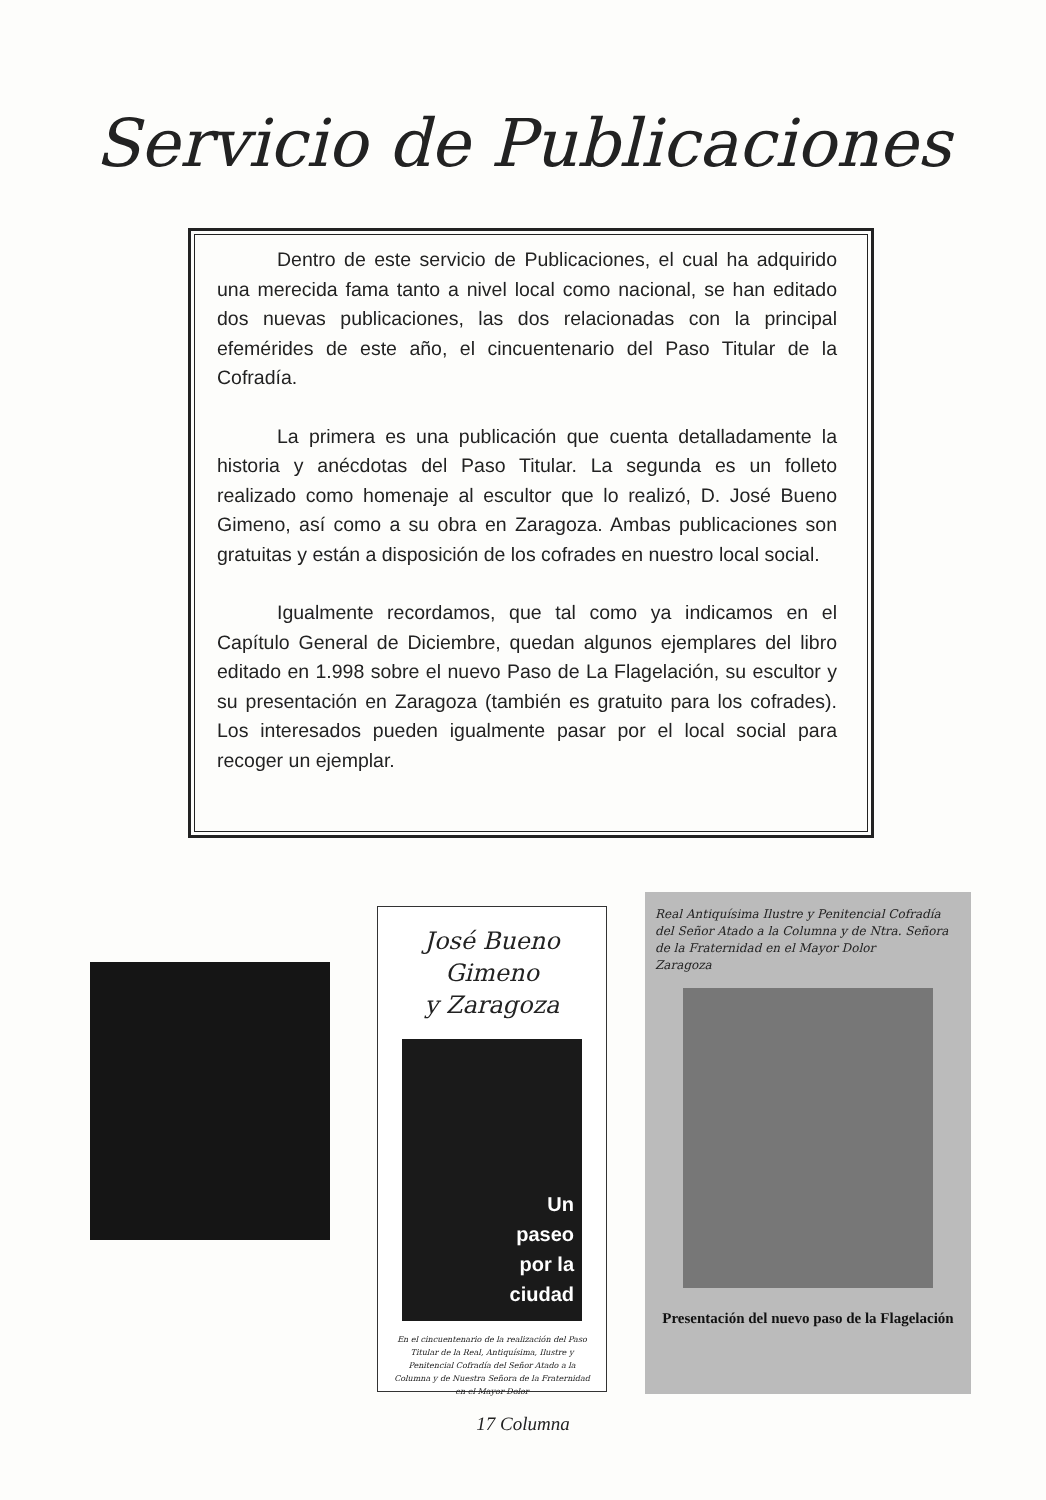Servicio de Publicaciones
Dentro de este servicio de Publicaciones, el cual ha adquirido una merecida fama tanto a nivel local como nacional, se han editado dos nuevas publicaciones, las dos relacionadas con la principal efemérides de este año, el cincuentenario del Paso Titular de la Cofradía.
La primera es una publicación que cuenta detalladamente la historia y anécdotas del Paso Titular. La segunda es un folleto realizado como homenaje al escultor que lo realizó, D. José Bueno Gimeno, así como a su obra en Zaragoza. Ambas publicaciones son gratuitas y están a disposición de los cofrades en nuestro local social.
Igualmente recordamos, que tal como ya indicamos en el Capítulo General de Diciembre, quedan algunos ejemplares del libro editado en 1.998 sobre el nuevo Paso de La Flagelación, su escultor y su presentación en Zaragoza (también es gratuito para los cofrades). Los interesados pueden igualmente pasar por el local social para recoger un ejemplar.
José Bueno Gimeno
y Zaragoza
Un
paseo
por la
ciudad
En el cincuentenario de la realización del Paso Titular de la Real, Antiquísima, Ilustre y Penitencial Cofradía del Señor Atado a la Columna y de Nuestra Señora de la Fraternidad en el Mayor Dolor
Real Antiquísima Ilustre y Penitencial Cofradía del Señor Atado a la Columna y de Ntra. Señora de la Fraternidad en el Mayor Dolor
Zaragoza
Presentación del nuevo paso de la Flagelación
17 Columna